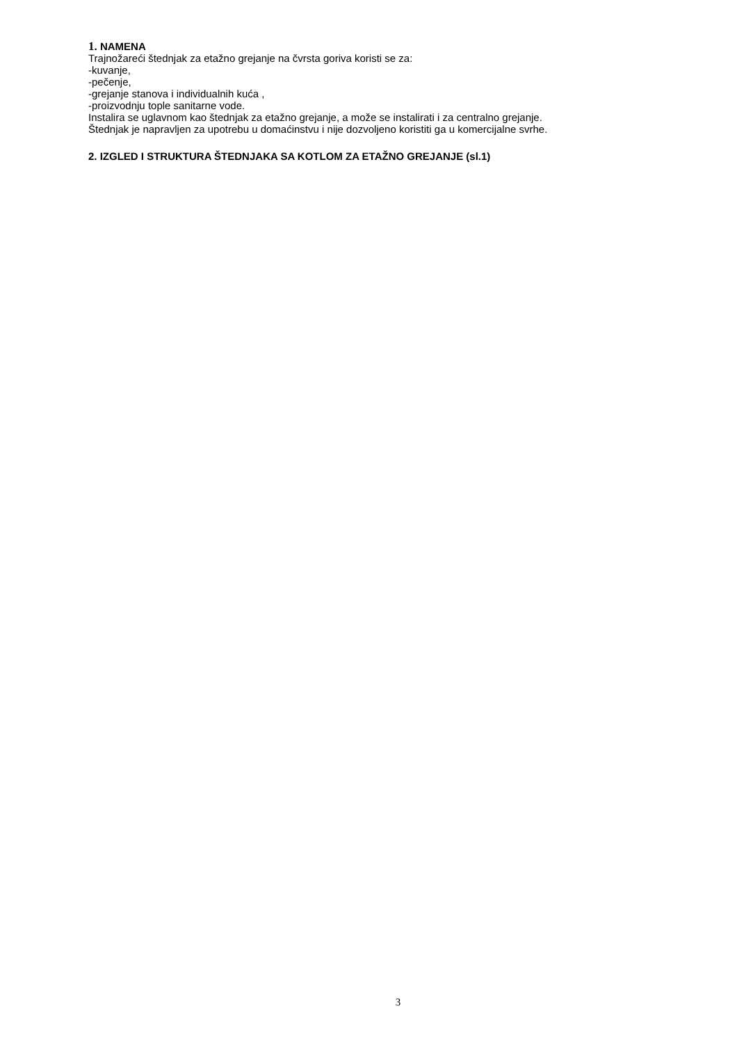1. NAMENA
Trajnožareći štednjak za etažno grejanje na čvrsta goriva koristi se za:
-kuvanje,
-pečenje,
-grejanje stanova i individualnih kuća ,
-proizvodnju tople sanitarne vode.
Instalira se uglavnom kao štednjak za etažno grejanje, a može se instalirati i za centralno grejanje.
Štednjak je napravljen za upotrebu u domaćinstvu i nije dozvoljeno koristiti ga u komercijalne svrhe.
2. IZGLED I STRUKTURA ŠTEDNJAKA SA KOTLOM ZA ETAŽNO GREJANJE (sl.1)
3